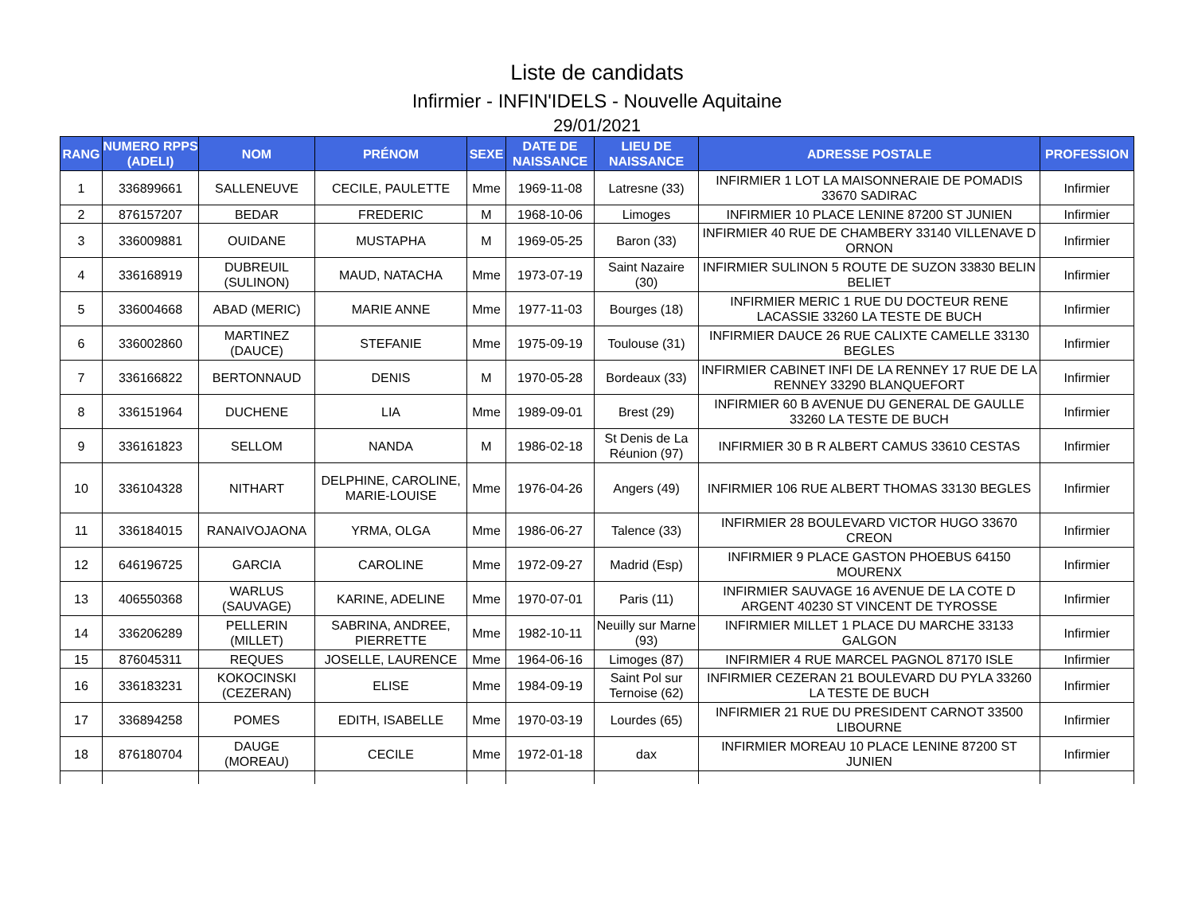Liste de candidats
Infirmier - INFIN'IDELS - Nouvelle Aquitaine
29/01/2021
| RANG | NUMERO RPPS (ADELI) | NOM | PRÉNOM | SEXE | DATE DE NAISSANCE | LIEU DE NAISSANCE | ADRESSE POSTALE | PROFESSION |
| --- | --- | --- | --- | --- | --- | --- | --- | --- |
| 1 | 336899661 | SALLENEUVE | CECILE, PAULETTE | Mme | 1969-11-08 | Latresne (33) | INFIRMIER 1 LOT LA MAISONNERAIE DE POMADIS 33670 SADIRAC | Infirmier |
| 2 | 876157207 | BEDAR | FREDERIC | M | 1968-10-06 | Limoges | INFIRMIER 10 PLACE LENINE 87200 ST JUNIEN | Infirmier |
| 3 | 336009881 | OUIDANE | MUSTAPHA | M | 1969-05-25 | Baron (33) | INFIRMIER 40 RUE DE CHAMBERY 33140 VILLENAVE D ORNON | Infirmier |
| 4 | 336168919 | DUBREUIL (SULINON) | MAUD, NATACHA | Mme | 1973-07-19 | Saint Nazaire (30) | INFIRMIER SULINON 5 ROUTE DE SUZON 33830 BELIN BELIET | Infirmier |
| 5 | 336004668 | ABAD (MERIC) | MARIE ANNE | Mme | 1977-11-03 | Bourges (18) | INFIRMIER MERIC 1 RUE DU DOCTEUR RENE LACASSIE 33260 LA TESTE DE BUCH | Infirmier |
| 6 | 336002860 | MARTINEZ (DAUCE) | STEFANIE | Mme | 1975-09-19 | Toulouse (31) | INFIRMIER DAUCE 26 RUE CALIXTE CAMELLE 33130 BEGLES | Infirmier |
| 7 | 336166822 | BERTONNAUD | DENIS | M | 1970-05-28 | Bordeaux (33) | INFIRMIER CABINET INFI DE LA RENNEY 17 RUE DE LA RENNEY 33290 BLANQUEFORT | Infirmier |
| 8 | 336151964 | DUCHENE | LIA | Mme | 1989-09-01 | Brest (29) | INFIRMIER 60 B AVENUE DU GENERAL DE GAULLE 33260 LA TESTE DE BUCH | Infirmier |
| 9 | 336161823 | SELLOM | NANDA | M | 1986-02-18 | St Denis de La Réunion (97) | INFIRMIER 30 B R ALBERT CAMUS 33610 CESTAS | Infirmier |
| 10 | 336104328 | NITHART | DELPHINE, CAROLINE, MARIE-LOUISE | Mme | 1976-04-26 | Angers (49) | INFIRMIER 106 RUE ALBERT THOMAS 33130 BEGLES | Infirmier |
| 11 | 336184015 | RANAIVOJAONA | YRMA, OLGA | Mme | 1986-06-27 | Talence (33) | INFIRMIER 28 BOULEVARD VICTOR HUGO 33670 CREON | Infirmier |
| 12 | 646196725 | GARCIA | CAROLINE | Mme | 1972-09-27 | Madrid (Esp) | INFIRMIER 9 PLACE GASTON PHOEBUS 64150 MOURENX | Infirmier |
| 13 | 406550368 | WARLUS (SAUVAGE) | KARINE, ADELINE | Mme | 1970-07-01 | Paris (11) | INFIRMIER SAUVAGE 16 AVENUE DE LA COTE D ARGENT 40230 ST VINCENT DE TYROSSE | Infirmier |
| 14 | 336206289 | PELLERIN (MILLET) | SABRINA, ANDREE, PIERRETTE | Mme | 1982-10-11 | Neuilly sur Marne (93) | INFIRMIER MILLET 1 PLACE DU MARCHE 33133 GALGON | Infirmier |
| 15 | 876045311 | REQUES | JOSELLE, LAURENCE | Mme | 1964-06-16 | Limoges (87) | INFIRMIER 4 RUE MARCEL PAGNOL 87170 ISLE | Infirmier |
| 16 | 336183231 | KOKOCINSKI (CEZERAN) | ELISE | Mme | 1984-09-19 | Saint Pol sur Ternoise (62) | INFIRMIER CEZERAN 21 BOULEVARD DU PYLA 33260 LA TESTE DE BUCH | Infirmier |
| 17 | 336894258 | POMES | EDITH, ISABELLE | Mme | 1970-03-19 | Lourdes (65) | INFIRMIER 21 RUE DU PRESIDENT CARNOT 33500 LIBOURNE | Infirmier |
| 18 | 876180704 | DAUGE (MOREAU) | CECILE | Mme | 1972-01-18 | dax | INFIRMIER MOREAU 10 PLACE LENINE 87200 ST JUNIEN | Infirmier |